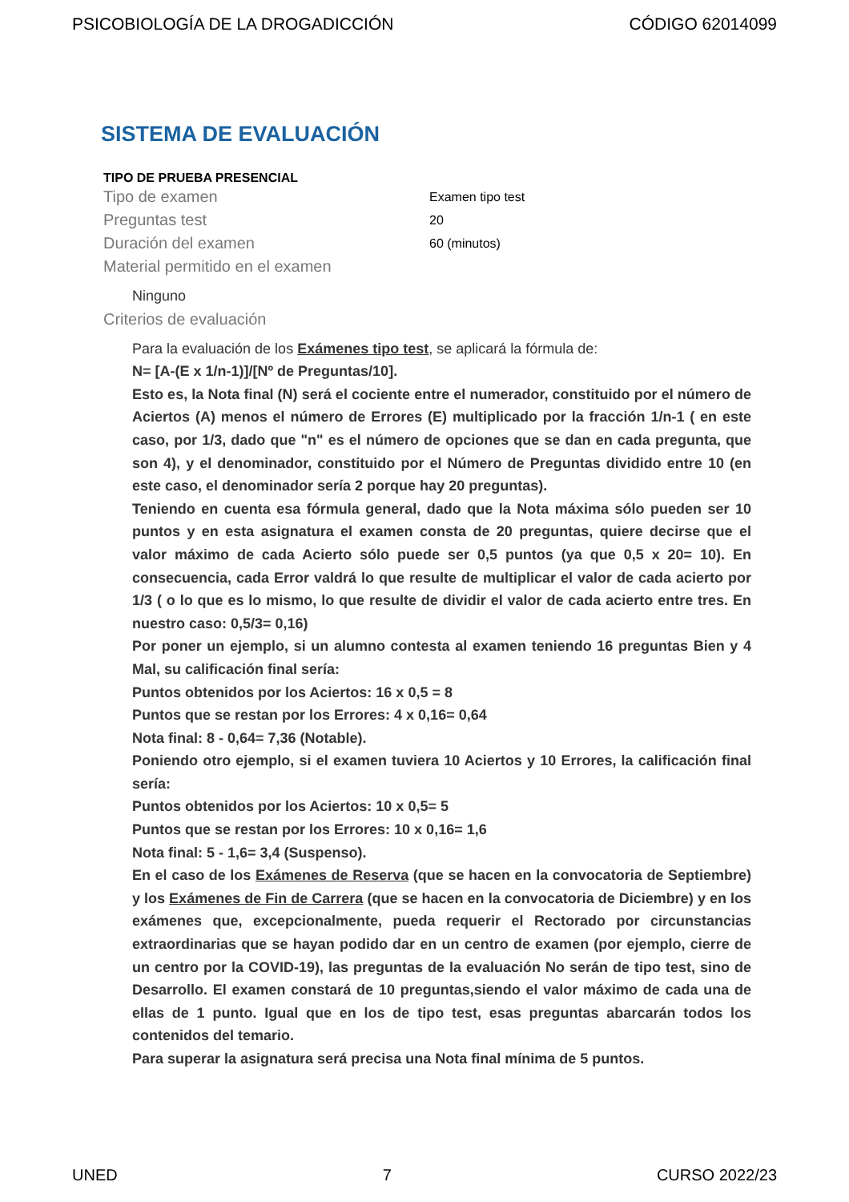PSICOBIOLOGÍA DE LA DROGADICCIÓN CÓDIGO 62014099
SISTEMA DE EVALUACIÓN
TIPO DE PRUEBA PRESENCIAL
Tipo de examen Examen tipo test
Preguntas test 20
Duración del examen 60 (minutos)
Material permitido en el examen
Ninguno
Criterios de evaluación
Para la evaluación de los Exámenes tipo test, se aplicará la fórmula de:
N= [A-(E x 1/n-1)]/[Nº de Preguntas/10].
Esto es, la Nota final (N) será el cociente entre el numerador, constituido por el número de Aciertos (A) menos el número de Errores (E) multiplicado por la fracción 1/n-1 ( en este caso, por 1/3, dado que "n" es el número de opciones que se dan en cada pregunta, que son 4), y el denominador, constituido por el Número de Preguntas dividido entre 10 (en este caso, el denominador sería 2 porque hay 20 preguntas).
Teniendo en cuenta esa fórmula general, dado que la Nota máxima sólo pueden ser 10 puntos y en esta asignatura el examen consta de 20 preguntas, quiere decirse que el valor máximo de cada Acierto sólo puede ser 0,5 puntos (ya que 0,5 x 20= 10). En consecuencia, cada Error valdrá lo que resulte de multiplicar el valor de cada acierto por 1/3 ( o lo que es lo mismo, lo que resulte de dividir el valor de cada acierto entre tres. En nuestro caso: 0,5/3= 0,16)
Por poner un ejemplo, si un alumno contesta al examen teniendo 16 preguntas Bien y 4 Mal, su calificación final sería:
Puntos obtenidos por los Aciertos: 16 x 0,5 = 8
Puntos que se restan por los Errores: 4 x 0,16= 0,64
Nota final: 8 - 0,64= 7,36 (Notable).
Poniendo otro ejemplo, si el examen tuviera 10 Aciertos y 10 Errores, la calificación final sería:
Puntos obtenidos por los Aciertos: 10 x 0,5= 5
Puntos que se restan por los Errores: 10 x 0,16= 1,6
Nota final: 5 - 1,6= 3,4 (Suspenso).
En el caso de los Exámenes de Reserva (que se hacen en la convocatoria de Septiembre) y los Exámenes de Fin de Carrera (que se hacen en la convocatoria de Diciembre) y en los exámenes que, excepcionalmente, pueda requerir el Rectorado por circunstancias extraordinarias que se hayan podido dar en un centro de examen (por ejemplo, cierre de un centro por la COVID-19), las preguntas de la evaluación No serán de tipo test, sino de Desarrollo. El examen constará de 10 preguntas,siendo el valor máximo de cada una de ellas de 1 punto. Igual que en los de tipo test, esas preguntas abarcarán todos los contenidos del temario.
Para superar la asignatura será precisa una Nota final mínima de 5 puntos.
UNED 7 CURSO 2022/23